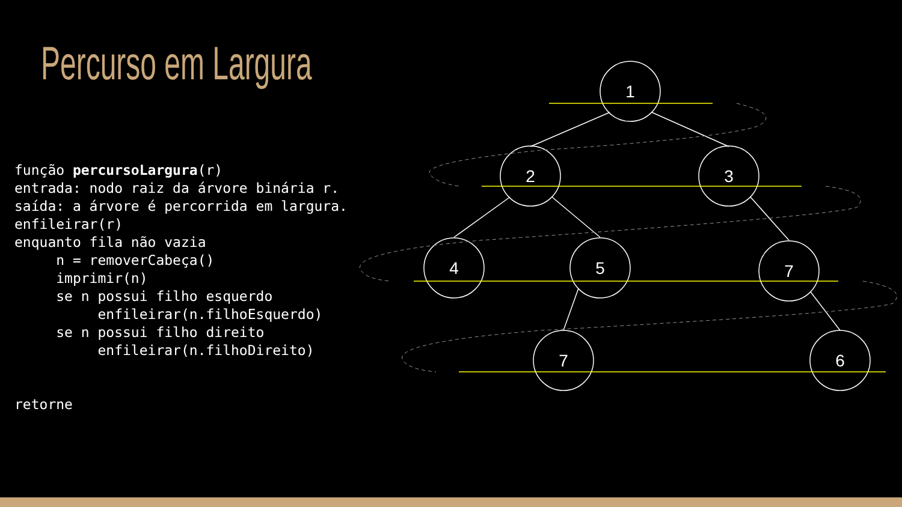Percurso em Largura
função percursoLargura(r)
entrada: nodo raiz da árvore binária r.
saída: a árvore é percorrida em largura.
enfileirar(r)
enquanto fila não vazia
     n = removerCabeça()
     imprimir(n)
     se n possui filho esquerdo
          enfileirar(n.filhoEsquerdo)
     se n possui filho direito
          enfileirar(n.filhoDireito)


retorne
1
2
3
4
5
7
7
6